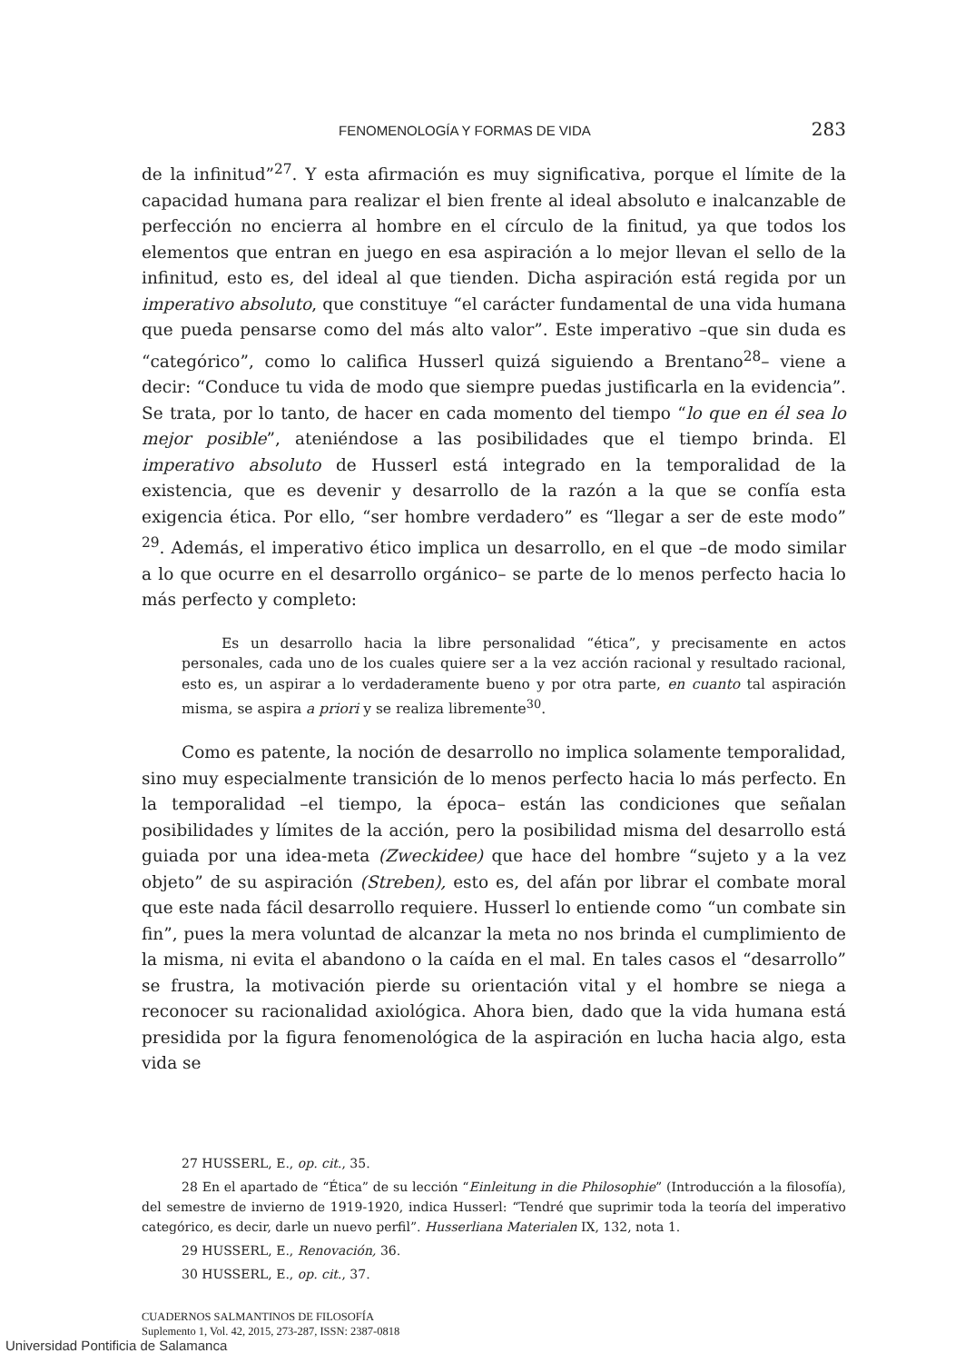FENOMENOLOGÍA Y FORMAS DE VIDA 283
de la infinitud”<sup>27</sup>. Y esta afirmación es muy significativa, porque el límite de la capacidad humana para realizar el bien frente al ideal absoluto e inalcanzable de perfección no encierra al hombre en el círculo de la finitud, ya que todos los elementos que entran en juego en esa aspiración a lo mejor llevan el sello de la infinitud, esto es, del ideal al que tienden. Dicha aspiración está regida por un imperativo absoluto, que constituye “el carácter fundamental de una vida humana que pueda pensarse como del más alto valor”. Este imperativo –que sin duda es “categórico”, como lo califica Husserl quizá siguiendo a Brentano<sup>28</sup>– viene a decir: “Conduce tu vida de modo que siempre puedas justificarla en la evidencia”. Se trata, por lo tanto, de hacer en cada momento del tiempo “lo que en él sea lo mejor posible”, ateniéndose a las posibilidades que el tiempo brinda. El imperativo absoluto de Husserl está integrado en la temporalidad de la existencia, que es devenir y desarrollo de la razón a la que se confía esta exigencia ética. Por ello, “ser hombre verdadero” es “llegar a ser de este modo” <sup>29</sup>. Además, el imperativo ético implica un desarrollo, en el que –de modo similar a lo que ocurre en el desarrollo orgánico– se parte de lo menos perfecto hacia lo más perfecto y completo:
Es un desarrollo hacia la libre personalidad “ética”, y precisamente en actos personales, cada uno de los cuales quiere ser a la vez acción racional y resultado racional, esto es, un aspirar a lo verdaderamente bueno y por otra parte, en cuanto tal aspiración misma, se aspira a priori y se realiza libremente<sup>30</sup>.
Como es patente, la noción de desarrollo no implica solamente temporalidad, sino muy especialmente transición de lo menos perfecto hacia lo más perfecto. En la temporalidad –el tiempo, la época– están las condiciones que señalan posibilidades y límites de la acción, pero la posibilidad misma del desarrollo está guiada por una idea-meta (Zweckidee) que hace del hombre “sujeto y a la vez objeto” de su aspiración (Streben), esto es, del afán por librar el combate moral que este nada fácil desarrollo requiere. Husserl lo entiende como “un combate sin fin”, pues la mera voluntad de alcanzar la meta no nos brinda el cumplimiento de la misma, ni evita el abandono o la caída en el mal. En tales casos el “desarrollo” se frustra, la motivación pierde su orientación vital y el hombre se niega a reconocer su racionalidad axiológica. Ahora bien, dado que la vida humana está presidida por la figura fenomenológica de la aspiración en lucha hacia algo, esta vida se
27 HUSSERL, E., op. cit., 35.
28 En el apartado de “Ética” de su lección “Einleitung in die Philosophie” (Introducción a la filosofía), del semestre de invierno de 1919-1920, indica Husserl: “Tendré que suprimir toda la teoría del imperativo categórico, es decir, darle un nuevo perfil”. Husserliana Materialen IX, 132, nota 1.
29 HUSSERL, E., Renovación, 36.
30 HUSSERL, E., op. cit., 37.
CUADERNOS SALMANTINOS DE FILOSOFÍA
Suplemento 1, Vol. 42, 2015, 273-287, ISSN: 2387-0818
Universidad Pontificia de Salamanca